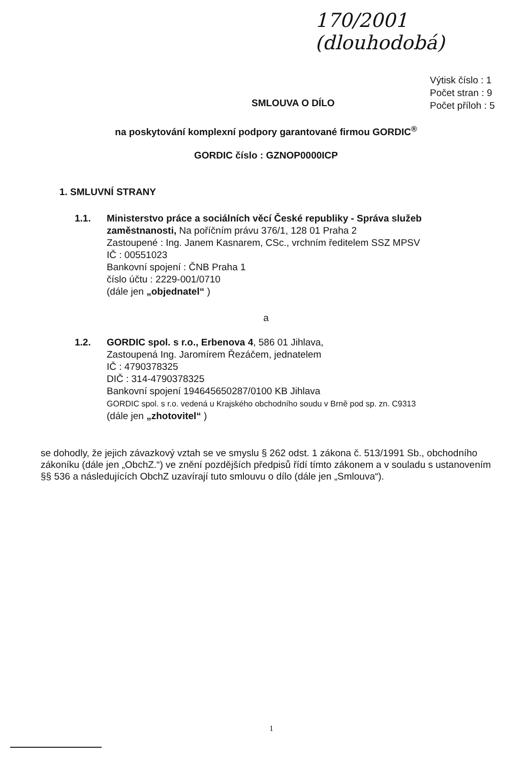170/2001 (dlouhodobá)
Výtisk číslo : 1
Počet stran : 9
Počet příloh : 5
SMLOUVA O DÍLO
na poskytování komplexní podpory garantované firmou GORDIC<sup>®</sup>
GORDIC číslo : GZNOP0000ICP
1. SMLUVNÍ STRANY
1.1. Ministerstvo práce a sociálních věcí České republiky - Správa služeb zaměstnanosti, Na poříčním právu 376/1, 128 01 Praha 2
Zastoupené : Ing. Janem Kasnarem, CSc., vrchním ředitelem SSZ MPSV
IČ : 00551023
Bankovní spojení : ČNB Praha 1
číslo účtu : 2229-001/0710
(dále jen „objednatel“ )
a
1.2. GORDIC spol. s r.o., Erbenova 4, 586 01 Jihlava,
Zastoupená Ing. Jaromírem Řezáčem, jednatelem
IČ : 4790378325
DIČ : 314-4790378325
Bankovní spojení 194645650287/0100 KB Jihlava
GORDIC spol. s r.o. vedená u Krajského obchodního soudu v Brně pod sp. zn. C9313
(dále jen „zhotovitel“ )
se dohodly, že jejich závazkový vztah se ve smyslu § 262 odst. 1 zákona č. 513/1991 Sb., obchodního zákoníku (dále jen „ObchZ.“) ve znění pozdějších předpisů řídí tímto zákonem a v souladu s ustanovením §§ 536 a následujících ObchZ uzavírají tuto smlouvu o dílo (dále jen „Smlouva“).
1